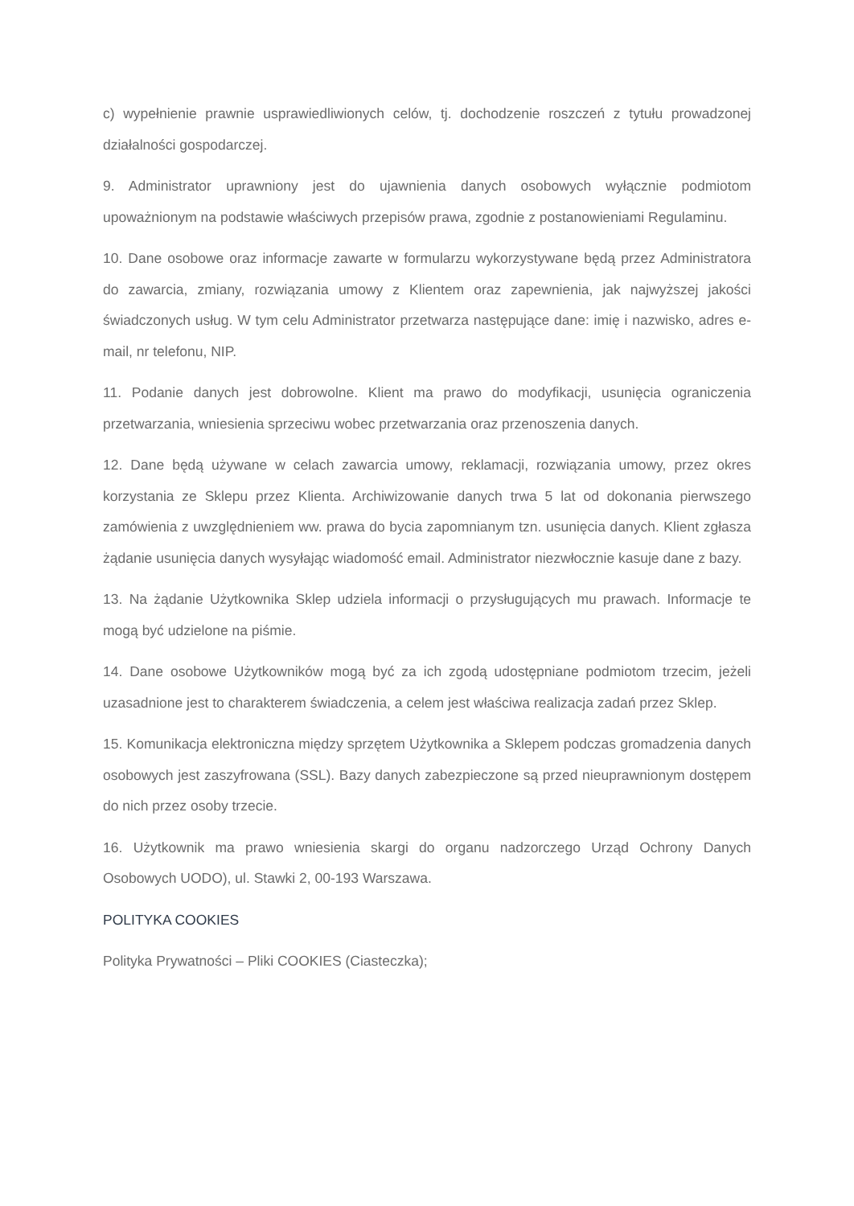c) wypełnienie prawnie usprawiedliwionych celów, tj. dochodzenie roszczeń z tytułu prowadzonej działalności gospodarczej.
9. Administrator uprawniony jest do ujawnienia danych osobowych wyłącznie podmiotom upoważnionym na podstawie właściwych przepisów prawa, zgodnie z postanowieniami Regulaminu.
10. Dane osobowe oraz informacje zawarte w formularzu wykorzystywane będą przez Administratora do zawarcia, zmiany, rozwiązania umowy z Klientem oraz zapewnienia, jak najwyższej jakości świadczonych usług. W tym celu Administrator przetwarza następujące dane: imię i nazwisko, adres e-mail, nr telefonu, NIP.
11. Podanie danych jest dobrowolne. Klient ma prawo do modyfikacji, usunięcia ograniczenia przetwarzania, wniesienia sprzeciwu wobec przetwarzania oraz przenoszenia danych.
12. Dane będą używane w celach zawarcia umowy, reklamacji, rozwiązania umowy, przez okres korzystania ze Sklepu przez Klienta. Archiwizowanie danych trwa 5 lat od dokonania pierwszego zamówienia z uwzględnieniem ww. prawa do bycia zapomnianym tzn. usunięcia danych. Klient zgłasza żądanie usunięcia danych wysyłając wiadomość email. Administrator niezwłocznie kasuje dane z bazy.
13. Na żądanie Użytkownika Sklep udziela informacji o przysługujących mu prawach. Informacje te mogą być udzielone na piśmie.
14. Dane osobowe Użytkowników mogą być za ich zgodą udostępniane podmiotom trzecim, jeżeli uzasadnione jest to charakterem świadczenia, a celem jest właściwa realizacja zadań przez Sklep.
15. Komunikacja elektroniczna między sprzętem Użytkownika a Sklepem podczas gromadzenia danych osobowych jest zaszyfrowana (SSL). Bazy danych zabezpieczone są przed nieuprawnionym dostępem do nich przez osoby trzecie.
16. Użytkownik ma prawo wniesienia skargi do organu nadzorczego Urząd Ochrony Danych Osobowych UODO), ul. Stawki 2, 00-193 Warszawa.
POLITYKA COOKIES
Polityka Prywatności – Pliki COOKIES (Ciasteczka);